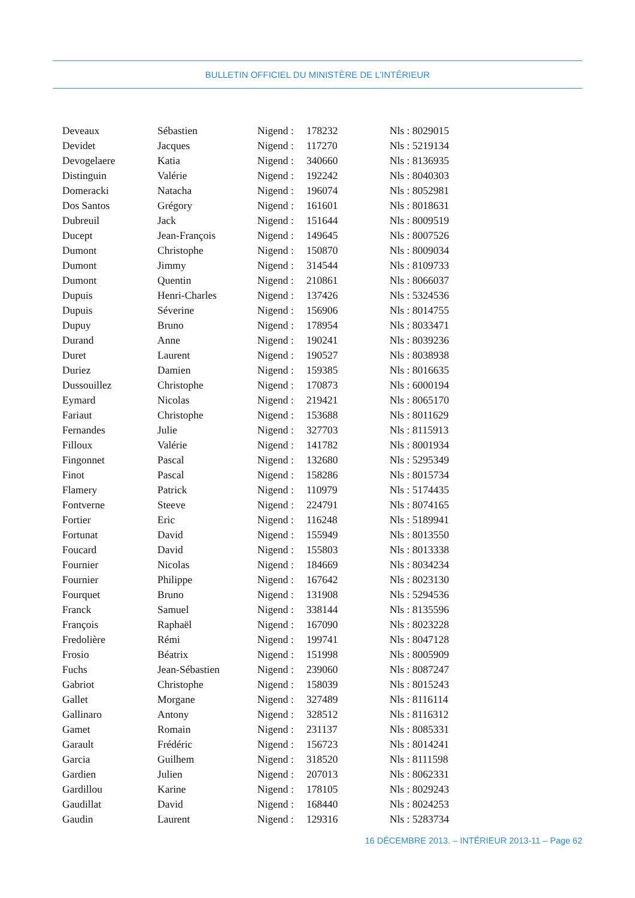BULLETIN OFFICIEL DU MINISTÈRE DE L’INTÉRIEUR
| Deveaux | Sébastien | Nigend : | 178232 | Nls : 8029015 |
| Devidet | Jacques | Nigend : | 117270 | Nls : 5219134 |
| Devogelaere | Katia | Nigend : | 340660 | Nls : 8136935 |
| Distinguin | Valérie | Nigend : | 192242 | Nls : 8040303 |
| Domeracki | Natacha | Nigend : | 196074 | Nls : 8052981 |
| Dos Santos | Grégory | Nigend : | 161601 | Nls : 8018631 |
| Dubreuil | Jack | Nigend : | 151644 | Nls : 8009519 |
| Ducept | Jean-François | Nigend : | 149645 | Nls : 8007526 |
| Dumont | Christophe | Nigend : | 150870 | Nls : 8009034 |
| Dumont | Jimmy | Nigend : | 314544 | Nls : 8109733 |
| Dumont | Quentin | Nigend : | 210861 | Nls : 8066037 |
| Dupuis | Henri-Charles | Nigend : | 137426 | Nls : 5324536 |
| Dupuis | Séverine | Nigend : | 156906 | Nls : 8014755 |
| Dupuy | Bruno | Nigend : | 178954 | Nls : 8033471 |
| Durand | Anne | Nigend : | 190241 | Nls : 8039236 |
| Duret | Laurent | Nigend : | 190527 | Nls : 8038938 |
| Duriez | Damien | Nigend : | 159385 | Nls : 8016635 |
| Dussouillez | Christophe | Nigend : | 170873 | Nls : 6000194 |
| Eymard | Nicolas | Nigend : | 219421 | Nls : 8065170 |
| Fariaut | Christophe | Nigend : | 153688 | Nls : 8011629 |
| Fernandes | Julie | Nigend : | 327703 | Nls : 8115913 |
| Filloux | Valérie | Nigend : | 141782 | Nls : 8001934 |
| Fingonnet | Pascal | Nigend : | 132680 | Nls : 5295349 |
| Finot | Pascal | Nigend : | 158286 | Nls : 8015734 |
| Flamery | Patrick | Nigend : | 110979 | Nls : 5174435 |
| Fontverne | Steeve | Nigend : | 224791 | Nls : 8074165 |
| Fortier | Eric | Nigend : | 116248 | Nls : 5189941 |
| Fortunat | David | Nigend : | 155949 | Nls : 8013550 |
| Foucard | David | Nigend : | 155803 | Nls : 8013338 |
| Fournier | Nicolas | Nigend : | 184669 | Nls : 8034234 |
| Fournier | Philippe | Nigend : | 167642 | Nls : 8023130 |
| Fourquet | Bruno | Nigend : | 131908 | Nls : 5294536 |
| Franck | Samuel | Nigend : | 338144 | Nls : 8135596 |
| François | Raphaël | Nigend : | 167090 | Nls : 8023228 |
| Fredolière | Rémi | Nigend : | 199741 | Nls : 8047128 |
| Frosio | Béatrix | Nigend : | 151998 | Nls : 8005909 |
| Fuchs | Jean-Sébastien | Nigend : | 239060 | Nls : 8087247 |
| Gabriot | Christophe | Nigend : | 158039 | Nls : 8015243 |
| Gallet | Morgane | Nigend : | 327489 | Nls : 8116114 |
| Gallinaro | Antony | Nigend : | 328512 | Nls : 8116312 |
| Gamet | Romain | Nigend : | 231137 | Nls : 8085331 |
| Garault | Frédéric | Nigend : | 156723 | Nls : 8014241 |
| Garcia | Guilhem | Nigend : | 318520 | Nls : 8111598 |
| Gardien | Julien | Nigend : | 207013 | Nls : 8062331 |
| Gardillou | Karine | Nigend : | 178105 | Nls : 8029243 |
| Gaudillat | David | Nigend : | 168440 | Nls : 8024253 |
| Gaudin | Laurent | Nigend : | 129316 | Nls : 5283734 |
16 DÉCEMBRE 2013. – INTÉRIEUR 2013-11 – Page 62